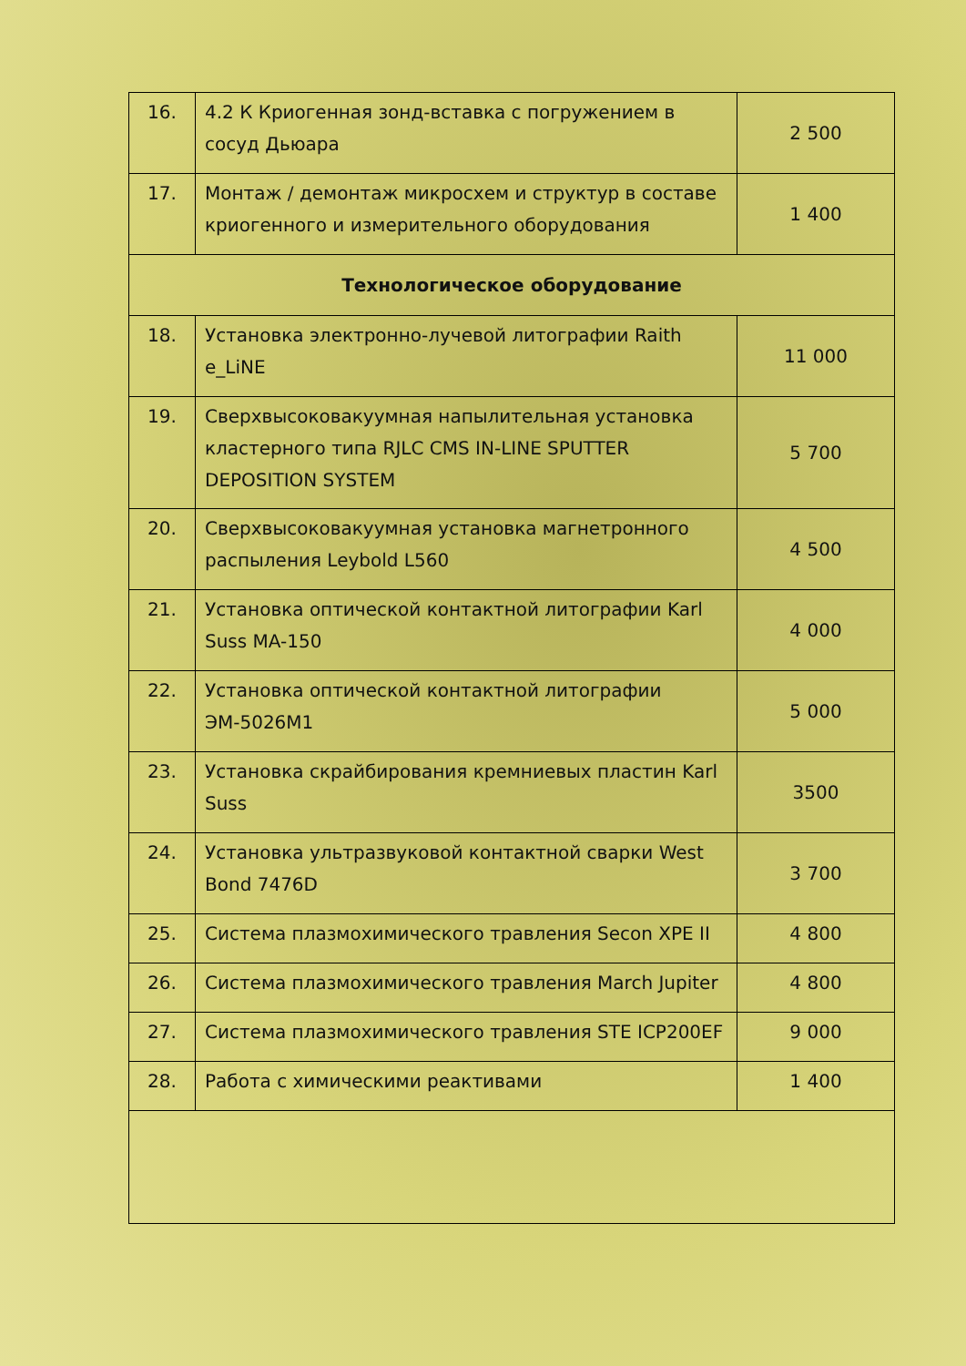| 16. | 4.2 К Криогенная зонд-вставка с погружением в сосуд Дьюара | 2 500 |
| 17. | Монтаж / демонтаж микросхем и структур в составе криогенного и измерительного оборудования | 1 400 |
| Технологическое оборудование | | |
| 18. | Установка электронно-лучевой литографии Raith e_LiNE | 11 000 |
| 19. | Сверхвысоковакуумная напылительная установка кластерного типа RJLC CMS IN-LINE SPUTTER DEPOSITION SYSTEM | 5 700 |
| 20. | Сверхвысоковакуумная установка магнетронного распыления Leybold L560 | 4 500 |
| 21. | Установка оптической контактной литографии Karl Suss MA-150 | 4 000 |
| 22. | Установка оптической контактной литографии ЭМ-5026М1 | 5 000 |
| 23. | Установка скрайбирования кремниевых пластин Karl Suss | 3500 |
| 24. | Установка ультразвуковой контактной сварки West Bond 7476D | 3 700 |
| 25. | Система плазмохимического травления Secon XPE II | 4 800 |
| 26. | Система плазмохимического травления March Jupiter | 4 800 |
| 27. | Система плазмохимического травления STE ICP200EF | 9 000 |
| 28. | Работа с химическими реактивами | 1 400 |